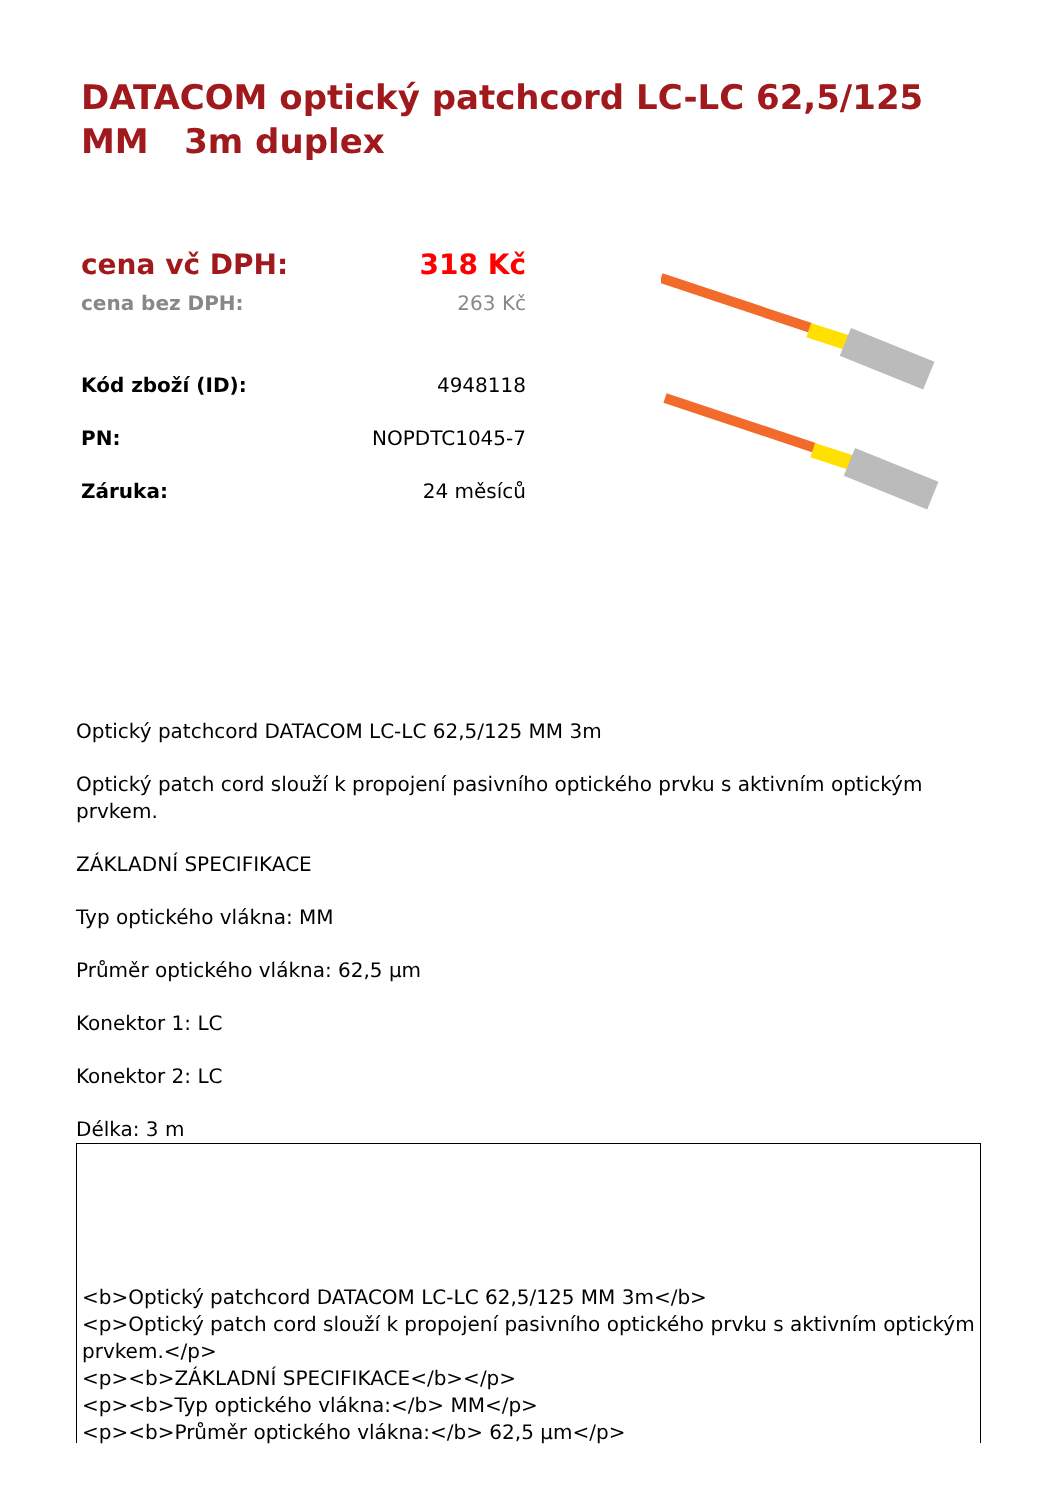DATACOM optický patchcord LC-LC 62,5/125 MM 3m duplex
| cena vč DPH: | 318 Kč |
| cena bez DPH: | 263 Kč |
| Kód zboží (ID): | 4948118 |
| PN: | NOPDTC1045-7 |
| Záruka: | 24 měsíců |
Optický patchcord DATACOM LC-LC 62,5/125 MM 3m
Optický patch cord slouží k propojení pasivního optického prvku s aktivním optickým prvkem.
ZÁKLADNÍ SPECIFIKACE
Typ optického vlákna: MM
Průměr optického vlákna: 62,5 µm
Konektor 1: LC
Konektor 2: LC
Délka: 3 m
<b>Optický patchcord DATACOM LC-LC 62,5/125 MM 3m</b>
<p>Optický patch cord slouží k propojení pasivního optického prvku s aktivním optickým prvkem.</p>
<p><b>ZÁKLADNÍ SPECIFIKACE</b></p>
<p><b>Typ optického vlákna:</b> MM</p>
<p><b>Průměr optického vlákna:</b> 62,5 µm</p>